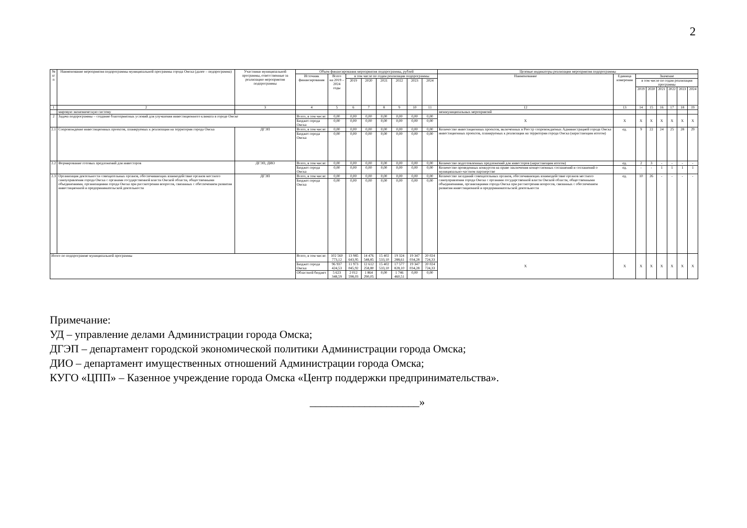2
| № п/п | Наименование мероприятия подпрограммы муниципальной программы города Омска (далее – подпрограмма) | Участники муниципальной программы, ответственные за реализацию мероприятия подпрограммы | Объем финансирования мероприятия подпрограммы, рублей | | | | | | | | Целевые индикаторы реализации мероприятия подпрограммы | | | | | | | |
| --- | --- | --- | --- | --- | --- | --- | --- | --- | --- | --- | --- | --- | --- | --- | --- | --- | --- | --- |
| | | | Источник финансирования | Всего на 2019 – 2024 годы | в том числе по годам реализации подпрограммы | | | | | | Наименование | Единица измерения | Значение | | | | | |
| | | | | | 2019 | 2020 | 2021 | 2022 | 2023 | 2024 | | | в том числе по годам реализации программы | | | | | |
| | | | | | | | | | | | | | 2019 | 2020 | 2021 | 2022 | 2023 | 2024 |
| 1 | 2 | 3 | 4 | 5 | 6 | 7 | 8 | 9 | 10 | 11 | 12 | 13 | 14 | 15 | 16 | 17 | 18 | 19 |
| | мировую экономическую систему | | | | | | | | | | межмуниципальных мероприятий | | | | | | | |
| 2 | Задача подпрограммы – создание благоприятных условий для улучшения инвестиционного климата в городе Омске | | Всего, в том числе: | 0,00 | 0,00 | 0,00 | 0,00 | 0,00 | 0,00 | 0,00 | X | X | X | X | X | X | X | X |
| | | | Бюджет города Омска | 0,00 | 0,00 | 0,00 | 0,00 | 0,00 | 0,00 | 0,00 | | | | | | | | |
| 2.1 | Сопровождение инвестиционных проектов, планируемых к реализации на территории города Омска | ДГЭП | Всего, в том числе: | 0,00 | 0,00 | 0,00 | 0,00 | 0,00 | 0,00 | 0,00 | Количество инвестиционных проектов, включенных в Реестр сопровождаемых Администрацией города Омска инвестиционных проектов, планируемых к реализации на территории города Омска (нарастающим итогом) | ед. | 9 | 22 | 24 | 25 | 28 | 29 |
| | | | Бюджет города Омска | 0,00 | 0,00 | 0,00 | 0,00 | 0,00 | 0,00 | 0,00 | | | | | | | | |
| 2.2 | Формирование готовых предложений для инвесторов | ДГЭП, ДИО | Всего, в том числе: | 0,00 | 0,00 | 0,00 | 0,00 | 0,00 | 0,00 | 0,00 | Количество подготовленных предложений для инвесторов (нарастающим итогом) | ед. | 2 | 3 | - | - | - | - |
| | | | Бюджет города Омска | 0,00 | 0,00 | 0,00 | 0,00 | 0,00 | 0,00 | 0,00 | Количество проведенных конкурсов на право заключения концессионных соглашений и соглашений о муниципально-частном партнерстве | ед. | - | - | 1 | 1 | 1 | 1 |
| 2.3 | Организация деятельности совещательных органов, обеспечивающих взаимодействие органов местного самоуправления города Омска с органами государственной власти Омской области, общественными объединениями, организациями города Омска при рассмотрении вопросов, связанных с обеспечением развития инвестиционной и предпринимательской деятельности | ДГЭП | Всего, в том числе: | 0,00 | 0,00 | 0,00 | 0,00 | 0,00 | 0,00 | 0,00 | Количество заседаний совещательных органов, обеспечивающих взаимодействие органов местного самоуправления города Омска с органами государственной власти Омской области, общественными объединениями, организациями города Омска при рассмотрении вопросов, связанных с обеспечением развития инвестиционной и предпринимательской деятельности | ед. | 10 | 26 | - | - | - | - |
| | | | Бюджет города Омска | 0,00 | 0,00 | 0,00 | 0,00 | 0,00 | 0,00 | 0,00 | | | | | | | | |
| Итого по подпрограмме муниципальной программы | | | Всего, в том числе: | 102 560 773,12 | 13 985 643,95 | 14 476 548,85 | 15 402 533,10 | 19 324 288,61 | 19 347 034,28 | 20 024 724,33 | X | X | X | X | X | X | X | X |
| | | | Бюджет города Омска | 96 937 424,53 | 11 973 045,92 | 12 612 258,80 | 15 402 533,10 | 17 577 828,10 | 19 347 034,28 | 20 024 724,33 | | | | | | | | |
| | | | Областной бюджет | 5 623 348,59 | 2 012 598,03 | 1 864 290,05 | 0,00 | 1 746 460,51 | 0,00 | 0,00 | | | | | | | | |
Примечание:
УД – управление делами Администрации города Омска;
ДГЭП – департамент городской экономической политики Администрации города Омска;
ДИО – департамент имущественных отношений Администрации города Омска;
КУГО «ЦПП» – Казенное учреждение города Омска «Центр поддержки предпринимательства».
____________________»